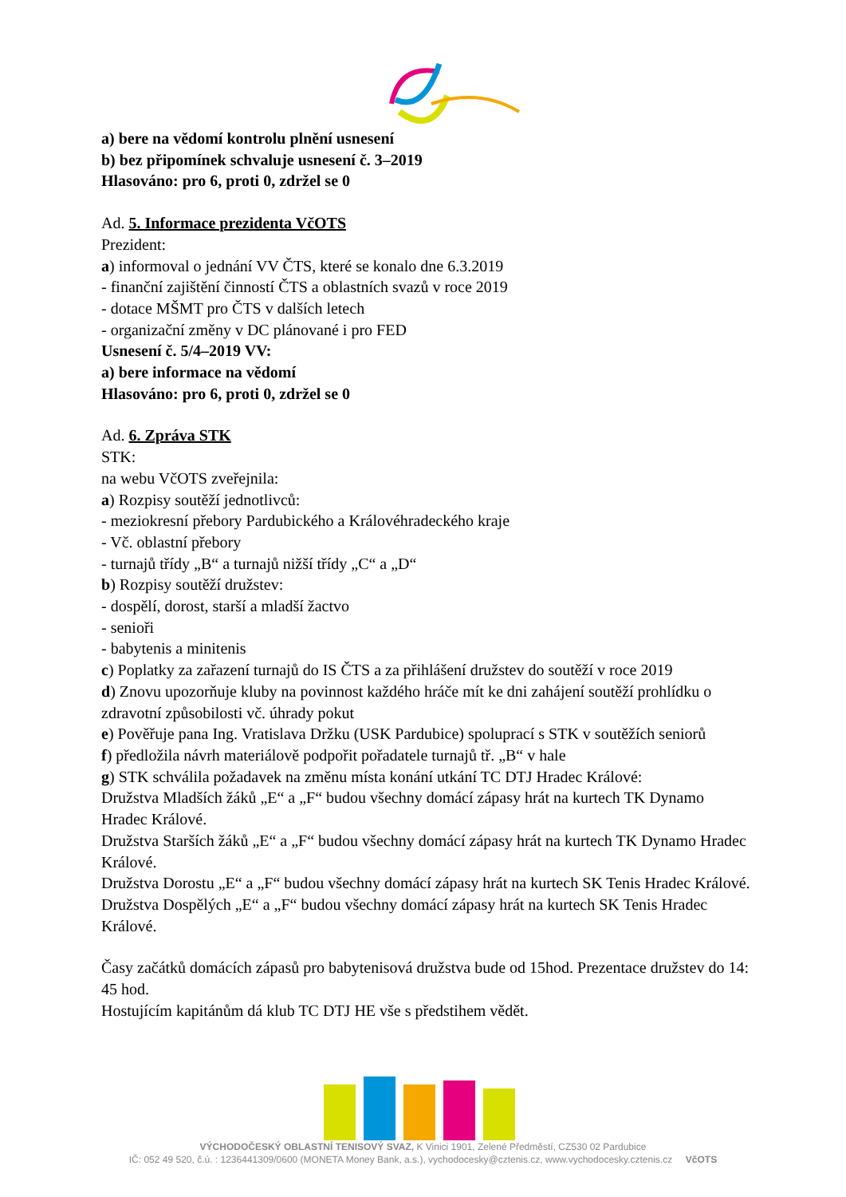a) bere na vědomí kontrolu plnění usnesení
b) bez připomínek schvaluje usnesení č. 3–2019
Hlasováno: pro 6, proti 0, zdržel se 0
Ad. 5. Informace prezidenta VčOTS
Prezident:
a) informoval o jednání VV ČTS, které se konalo dne 6.3.2019
- finanční zajištění činností ČTS a oblastních svazů v roce 2019
- dotace MŠMT pro ČTS v dalších letech
- organizační změny v DC plánované i pro FED
Usnesení č. 5/4–2019 VV:
a) bere informace na vědomí
Hlasováno: pro 6, proti 0, zdržel se 0
Ad. 6. Zpráva STK
STK:
na webu VčOTS zveřejnila:
a) Rozpisy soutěží jednotlivců:
- meziokresní přebory Pardubického a Královéhradeckého kraje
- Vč. oblastní přebory
- turnajů třídy „B“ a turnajů nižší třídy „C“ a „D“
b) Rozpisy soutěží družstev:
- dospělí, dorost, starší a mladší žactvo
- senioři
- babytenis a minitenis
c) Poplatky za zařazení turnajů do IS ČTS a za přihlášení družstev do soutěží v roce 2019
d) Znovu upozorňuje kluby na povinnost každého hráče mít ke dni zahájení soutěží prohlídku o zdravotní způsobilosti vč. úhrady pokut
e) Pověřuje pana Ing. Vratislava Držku (USK Pardubice) spoluprací s STK v soutěžích seniorů
f) předložila návrh materiálově podpořit pořadatele turnajů tř. „B“ v hale
g) STK schválila požadavek na změnu místa konání utkání TC DTJ Hradec Králové:
Družstva Mladších žáků „E“ a „F“ budou všechny domácí zápasy hrát na kurtech TK Dynamo Hradec Králové.
Družstva Starších žáků „E“ a „F“ budou všechny domácí zápasy hrát na kurtech TK Dynamo Hradec Králové.
Družstva Dorostu „E“ a „F“ budou všechny domácí zápasy hrát na kurtech SK Tenis Hradec Králové.
Družstva Dospělých „E“ a „F“ budou všechny domácí zápasy hrát na kurtech SK Tenis Hradec Králové.
Časy začátků domácích zápasů pro babytenisová družstva bude od 15hod. Prezentace družstev do 14: 45 hod.
Hostujícím kapitánům dá klub TC DTJ HE vše s předstihem vědět.
VÝCHODOČESKÝ OBLASTNÍ TENISOVÝ SVAZ, K Vinici 1901, Zelené Předměstí, CZ530 02 Pardubice
IČ: 052 49 520, č.ú. : 1236441309/0600 (MONETA Money Bank, a.s.), vychodocesky@cztenis.cz, www.vychodocesky.cztenis.cz VčOTS